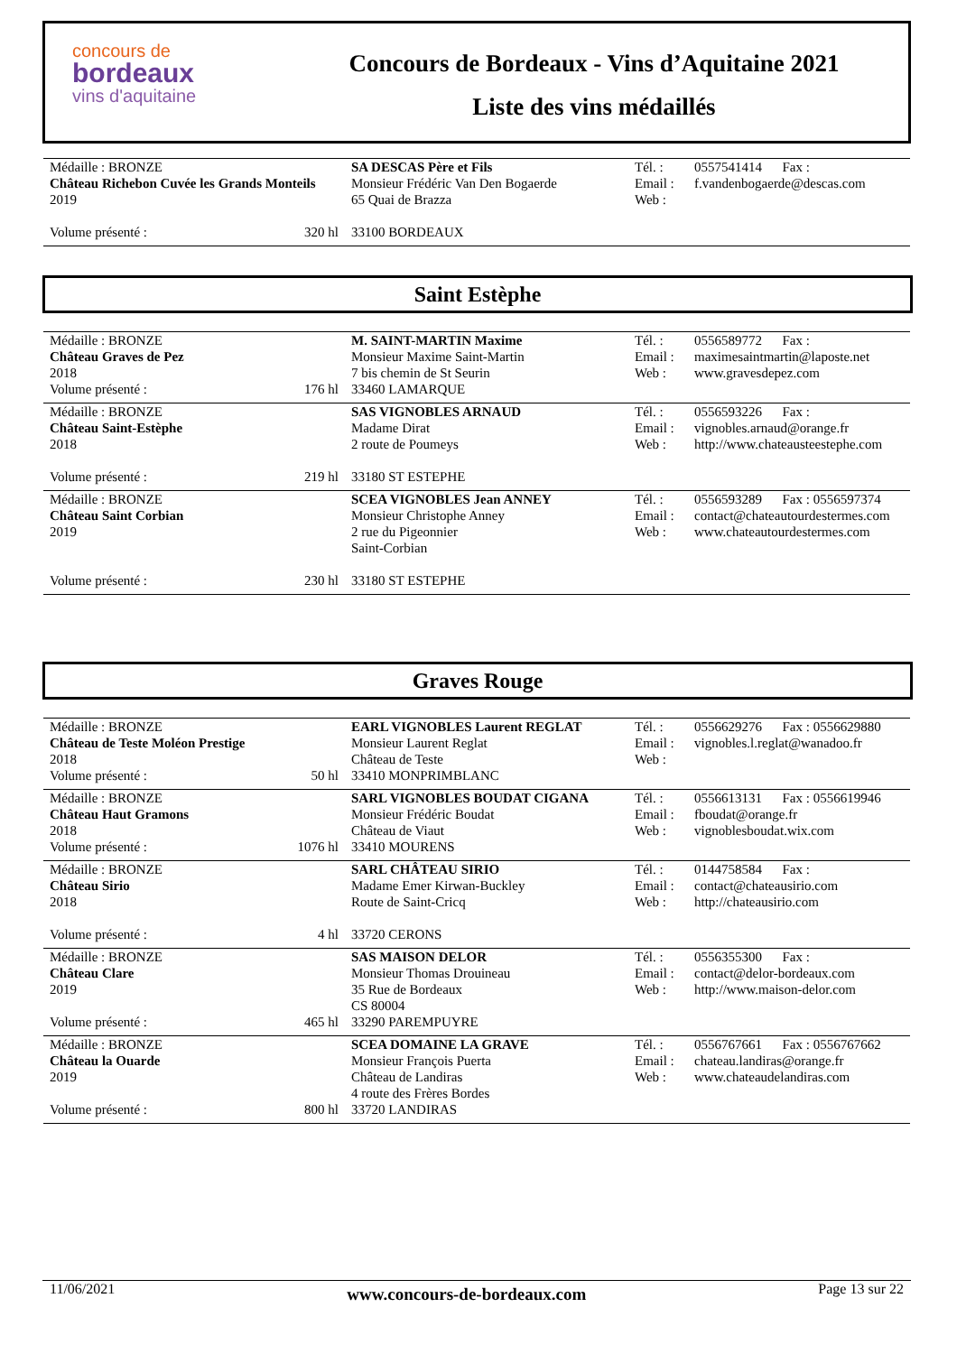concours de
bordeaux
vins d'aquitaine
Concours de Bordeaux - Vins d’Aquitaine 2021
Liste des vins médaillés
| Médaille : BRONZE Château Richebon Cuvée les Grands Monteils 2019 Volume présenté : 320 hl | SA DESCAS Père et Fils Monsieur Frédéric Van Den Bogaerde 65 Quai de Brazza 33100 BORDEAUX | Tél. : Email : Web : | 0557541414 Fax : f.vandenbogaerde@descas.com |
Saint Estèphe
| Médaille : BRONZE Château Graves de Pez 2018 Volume présenté : 176 hl | M. SAINT-MARTIN Maxime Monsieur Maxime Saint-Martin 7 bis chemin de St Seurin 33460 LAMARQUE | Tél. : Email : Web : | 0556589772 Fax : maximesaintmartin@laposte.net www.gravesdepez.com |
| Médaille : BRONZE Château Saint-Estèphe 2018 Volume présenté : 219 hl | SAS VIGNOBLES ARNAUD Madame Dirat 2 route de Poumeys 33180 ST ESTEPHE | Tél. : Email : Web : | 0556593226 Fax : vignobles.arnaud@orange.fr http://www.chateausteestephe.com |
| Médaille : BRONZE Château Saint Corbian 2019 Volume présenté : 230 hl | SCEA VIGNOBLES Jean ANNEY Monsieur Christophe Anney 2 rue du Pigeonnier Saint-Corbian 33180 ST ESTEPHE | Tél. : Email : Web : | 0556593289 Fax : 0556597374 contact@chateautourdestermes.com www.chateautourdestermes.com |
Graves Rouge
| Médaille : BRONZE Château de Teste Moléon Prestige 2018 Volume présenté : 50 hl | EARL VIGNOBLES Laurent REGLAT Monsieur Laurent Reglat Château de Teste 33410 MONPRIMBLANC | Tél. : Email : Web : | 0556629276 Fax : 0556629880 vignobles.l.reglat@wanadoo.fr |
| Médaille : BRONZE Château Haut Gramons 2018 Volume présenté : 1076 hl | SARL VIGNOBLES BOUDAT CIGANA Monsieur Frédéric Boudat Château de Viaut 33410 MOURENS | Tél. : Email : Web : | 0556613131 Fax : 0556619946 fboudat@orange.fr vignoblesboudat.wix.com |
| Médaille : BRONZE Château Sirio 2018 Volume présenté : 4 hl | SARL CHÂTEAU SIRIO Madame Emer Kirwan-Buckley Route de Saint-Cricq 33720 CERONS | Tél. : Email : Web : | 0144758584 Fax : contact@chateausirio.com http://chateausirio.com |
| Médaille : BRONZE Château Clare 2019 Volume présenté : 465 hl | SAS MAISON DELOR Monsieur Thomas Drouineau 35 Rue de Bordeaux CS 80004 33290 PAREMPUYRE | Tél. : Email : Web : | 0556355300 Fax : contact@delor-bordeaux.com http://www.maison-delor.com |
| Médaille : BRONZE Château la Ouarde 2019 Volume présenté : 800 hl | SCEA DOMAINE LA GRAVE Monsieur François Puerta Château de Landiras 4 route des Frères Bordes 33720 LANDIRAS | Tél. : Email : Web : | 0556767661 Fax : 0556767662 chateau.landiras@orange.fr www.chateaudelandiras.com |
11/06/2021 www.concours-de-bordeaux.com Page 13 sur 22